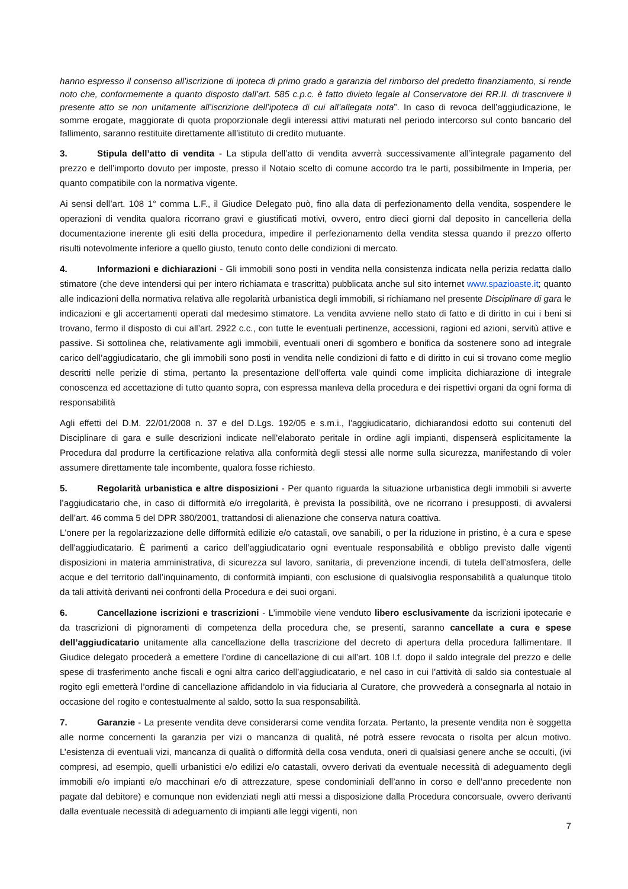hanno espresso il consenso all’iscrizione di ipoteca di primo grado a garanzia del rimborso del predetto finanziamento, si rende noto che, conformemente a quanto disposto dall’art. 585 c.p.c. è fatto divieto legale al Conservatore dei RR.II. di trascrivere il presente atto se non unitamente all’iscrizione dell’ipoteca di cui all’allegata nota”. In caso di revoca dell’aggiudicazione, le somme erogate, maggiorate di quota proporzionale degli interessi attivi maturati nel periodo intercorso sul conto bancario del fallimento, saranno restituite direttamente all’istituto di credito mutuante.
3. Stipula dell’atto di vendita - La stipula dell’atto di vendita avverrà successivamente all’integrale pagamento del prezzo e dell’importo dovuto per imposte, presso il Notaio scelto di comune accordo tra le parti, possibilmente in Imperia, per quanto compatibile con la normativa vigente.
Ai sensi dell’art. 108 1° comma L.F., il Giudice Delegato può, fino alla data di perfezionamento della vendita, sospendere le operazioni di vendita qualora ricorrano gravi e giustificati motivi, ovvero, entro dieci giorni dal deposito in cancelleria della documentazione inerente gli esiti della procedura, impedire il perfezionamento della vendita stessa quando il prezzo offerto risulti notevolmente inferiore a quello giusto, tenuto conto delle condizioni di mercato.
4. Informazioni e dichiarazioni - Gli immobili sono posti in vendita nella consistenza indicata nella perizia redatta dallo stimatore (che deve intendersi qui per intero richiamata e trascritta) pubblicata anche sul sito internet www.spazioaste.it; quanto alle indicazioni della normativa relativa alle regolarità urbanistica degli immobili, si richiamano nel presente Disciplinare di gara le indicazioni e gli accertamenti operati dal medesimo stimatore. La vendita avviene nello stato di fatto e di diritto in cui i beni si trovano, fermo il disposto di cui all’art. 2922 c.c., con tutte le eventuali pertinenze, accessioni, ragioni ed azioni, servitù attive e passive. Si sottolinea che, relativamente agli immobili, eventuali oneri di sgombero e bonifica da sostenere sono ad integrale carico dell’aggiudicatario, che gli immobili sono posti in vendita nelle condizioni di fatto e di diritto in cui si trovano come meglio descritti nelle perizie di stima, pertanto la presentazione dell’offerta vale quindi come implicita dichiarazione di integrale conoscenza ed accettazione di tutto quanto sopra, con espressa manleva della procedura e dei rispettivi organi da ogni forma di responsabilità
Agli effetti del D.M. 22/01/2008 n. 37 e del D.Lgs. 192/05 e s.m.i., l'aggiudicatario, dichiarandosi edotto sui contenuti del Disciplinare di gara e sulle descrizioni indicate nell'elaborato peritale in ordine agli impianti, dispenserà esplicitamente la Procedura dal produrre la certificazione relativa alla conformità degli stessi alle norme sulla sicurezza, manifestando di voler assumere direttamente tale incombente, qualora fosse richiesto.
5. Regolarità urbanistica e altre disposizioni - Per quanto riguarda la situazione urbanistica degli immobili si avverte l’aggiudicatario che, in caso di difformità e/o irregolarità, è prevista la possibilità, ove ne ricorrano i presupposti, di avvalersi dell’art. 46 comma 5 del DPR 380/2001, trattandosi di alienazione che conserva natura coattiva.
L'onere per la regolarizzazione delle difformità edilizie e/o catastali, ove sanabili, o per la riduzione in pristino, è a cura e spese dell'aggiudicatario. È parimenti a carico dell’aggiudicatario ogni eventuale responsabilità e obbligo previsto dalle vigenti disposizioni in materia amministrativa, di sicurezza sul lavoro, sanitaria, di prevenzione incendi, di tutela dell’atmosfera, delle acque e del territorio dall’inquinamento, di conformità impianti, con esclusione di qualsivoglia responsabilità a qualunque titolo da tali attività derivanti nei confronti della Procedura e dei suoi organi.
6. Cancellazione iscrizioni e trascrizioni - L’immobile viene venduto libero esclusivamente da iscrizioni ipotecarie e da trascrizioni di pignoramenti di competenza della procedura che, se presenti, saranno cancellate a cura e spese dell’aggiudicatario unitamente alla cancellazione della trascrizione del decreto di apertura della procedura fallimentare. Il Giudice delegato procederà a emettere l’ordine di cancellazione di cui all’art. 108 l.f. dopo il saldo integrale del prezzo e delle spese di trasferimento anche fiscali e ogni altra carico dell’aggiudicatario, e nel caso in cui l’attività di saldo sia contestuale al rogito egli emetterà l’ordine di cancellazione affidandolo in via fiduciaria al Curatore, che provvederà a consegnarla al notaio in occasione del rogito e contestualmente al saldo, sotto la sua responsabilità.
7. Garanzie - La presente vendita deve considerarsi come vendita forzata. Pertanto, la presente vendita non è soggetta alle norme concernenti la garanzia per vizi o mancanza di qualità, né potrà essere revocata o risolta per alcun motivo. L’esistenza di eventuali vizi, mancanza di qualità o difformità della cosa venduta, oneri di qualsiasi genere anche se occulti, (ivi compresi, ad esempio, quelli urbanistici e/o edilizi e/o catastali, ovvero derivati da eventuale necessità di adeguamento degli immobili e/o impianti e/o macchinari e/o di attrezzature, spese condominiali dell’anno in corso e dell’anno precedente non pagate dal debitore) e comunque non evidenziati negli atti messi a disposizione dalla Procedura concorsuale, ovvero derivanti dalla eventuale necessità di adeguamento di impianti alle leggi vigenti, non
7